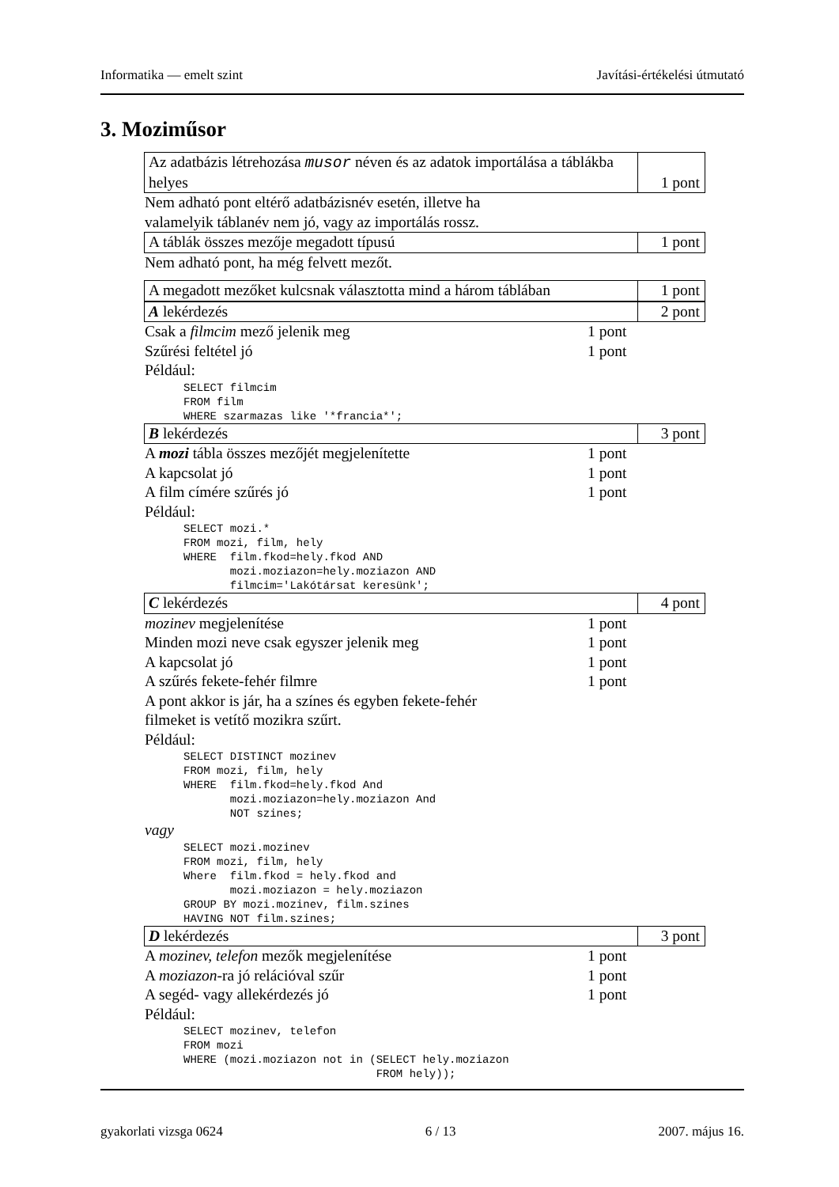Informatika — emelt szint Javítási-értékelési útmutató
3. Moziműsor
Az adatbázis létrehozása musor néven és az adatok importálása a táblákba helyes
1 pont
Nem adható pont eltérő adatbázisnév esetén, illetve ha
valamelyik táblanév nem jó, vagy az importálás rossz.
A táblák összes mezője megadott típusú
1 pont
Nem adható pont, ha még felvett mezőt.
A megadott mezőket kulcsnak választotta mind a három táblában
1 pont
A lekérdezés 2 pont
Csak a filmcim mező jelenik meg 1 pont
Szűrési feltétel jó 1 pont
Például:
SELECT filmcim
FROM film
WHERE szarmazas like '*francia*';
B lekérdezés 3 pont
A mozi tábla összes mezőjét megjelenítette 1 pont
A kapcsolat jó 1 pont
A film címére szűrés jó 1 pont
Például:
SELECT mozi.*
FROM mozi, film, hely
WHERE  film.fkod=hely.fkod AND
       mozi.moziazon=hely.moziazon AND
       filmcim='Lakótársat keresünk';
C lekérdezés 4 pont
mozinev megjelenítése 1 pont
Minden mozi neve csak egyszer jelenik meg 1 pont
A kapcsolat jó 1 pont
A szűrés fekete-fehér filmre 1 pont
A pont akkor is jár, ha a színes és egyben fekete-fehér
filmeket is vetítő mozikra szűrt.
Például:
SELECT DISTINCT mozinev
FROM mozi, film, hely
WHERE  film.fkod=hely.fkod And
       mozi.moziazon=hely.moziazon And
       NOT szines;
vagy
SELECT mozi.mozinev
FROM mozi, film, hely
Where  film.fkod = hely.fkod and
       mozi.moziazon = hely.moziazon
GROUP BY mozi.mozinev, film.szines
HAVING NOT film.szines;
D lekérdezés 3 pont
A mozinev, telefon mezők megjelenítése 1 pont
A moziazon-ra jó relációval szűr 1 pont
A segéd- vagy allekérdezés jó 1 pont
Például:
SELECT mozinev, telefon
FROM mozi
WHERE (mozi.moziazon not in (SELECT hely.moziazon
                             FROM hely));
gyakorlati vizsga 0624 6 / 13 2007. május 16.